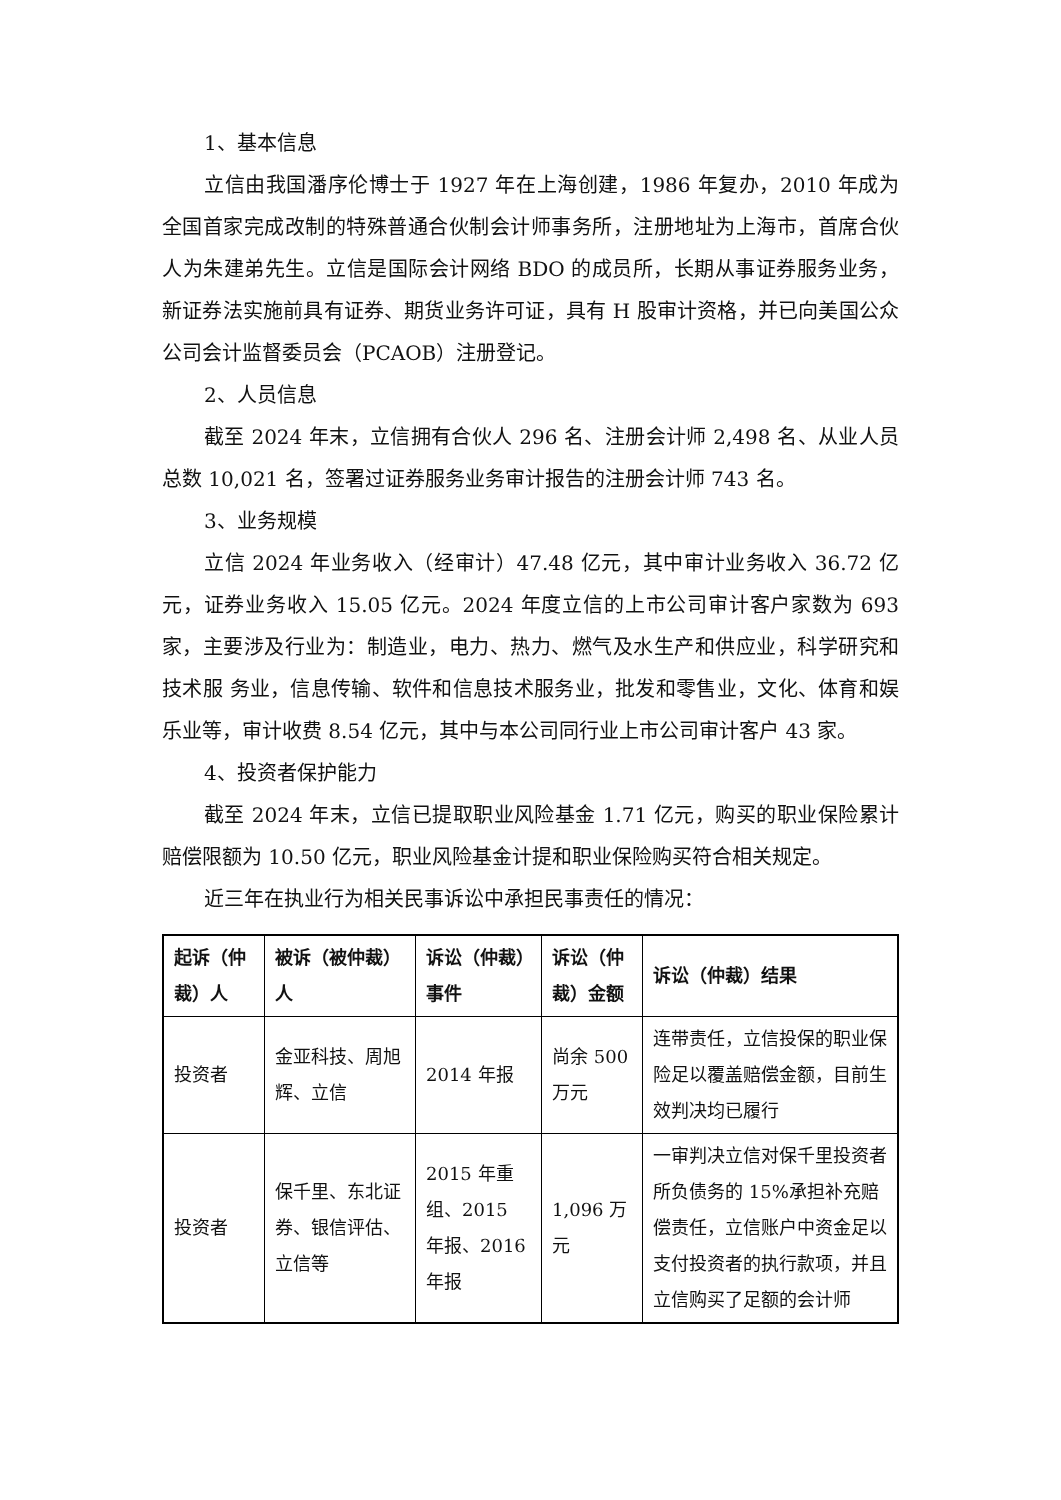1、基本信息
立信由我国潘序伦博士于 1927 年在上海创建，1986 年复办，2010 年成为全国首家完成改制的特殊普通合伙制会计师事务所，注册地址为上海市，首席合伙人为朱建弟先生。立信是国际会计网络 BDO 的成员所，长期从事证券服务业务，新证券法实施前具有证券、期货业务许可证，具有 H 股审计资格，并已向美国公众公司会计监督委员会（PCAOB）注册登记。
2、人员信息
截至 2024 年末，立信拥有合伙人 296 名、注册会计师 2,498 名、从业人员总数 10,021 名，签署过证券服务业务审计报告的注册会计师 743 名。
3、业务规模
立信 2024 年业务收入（经审计）47.48 亿元，其中审计业务收入 36.72 亿元，证券业务收入 15.05 亿元。2024 年度立信的上市公司审计客户家数为 693 家，主要涉及行业为：制造业，电力、热力、燃气及水生产和供应业，科学研究和技术服 务业，信息传输、软件和信息技术服务业，批发和零售业，文化、体育和娱乐业等，审计收费 8.54 亿元，其中与本公司同行业上市公司审计客户 43 家。
4、投资者保护能力
截至 2024 年末，立信已提取职业风险基金 1.71 亿元，购买的职业保险累计赔偿限额为 10.50 亿元，职业风险基金计提和职业保险购买符合相关规定。
近三年在执业行为相关民事诉讼中承担民事责任的情况：
| 起诉（仲裁）人 | 被诉（被仲裁）人 | 诉讼（仲裁）事件 | 诉讼（仲裁）金额 | 诉讼（仲裁）结果 |
| --- | --- | --- | --- | --- |
| 投资者 | 金亚科技、周旭辉、立信 | 2014 年报 | 尚余 500 万元 | 连带责任，立信投保的职业保险足以覆盖赔偿金额，目前生效判决均已履行 |
| 投资者 | 保千里、东北证券、银信评估、立信等 | 2015 年重组、2015 年报、2016 年报 | 1,096 万元 | 一审判决立信对保千里投资者所负债务的 15%承担补充赔偿责任，立信账户中资金足以支付投资者的执行款项，并且立信购买了足额的会计师 |